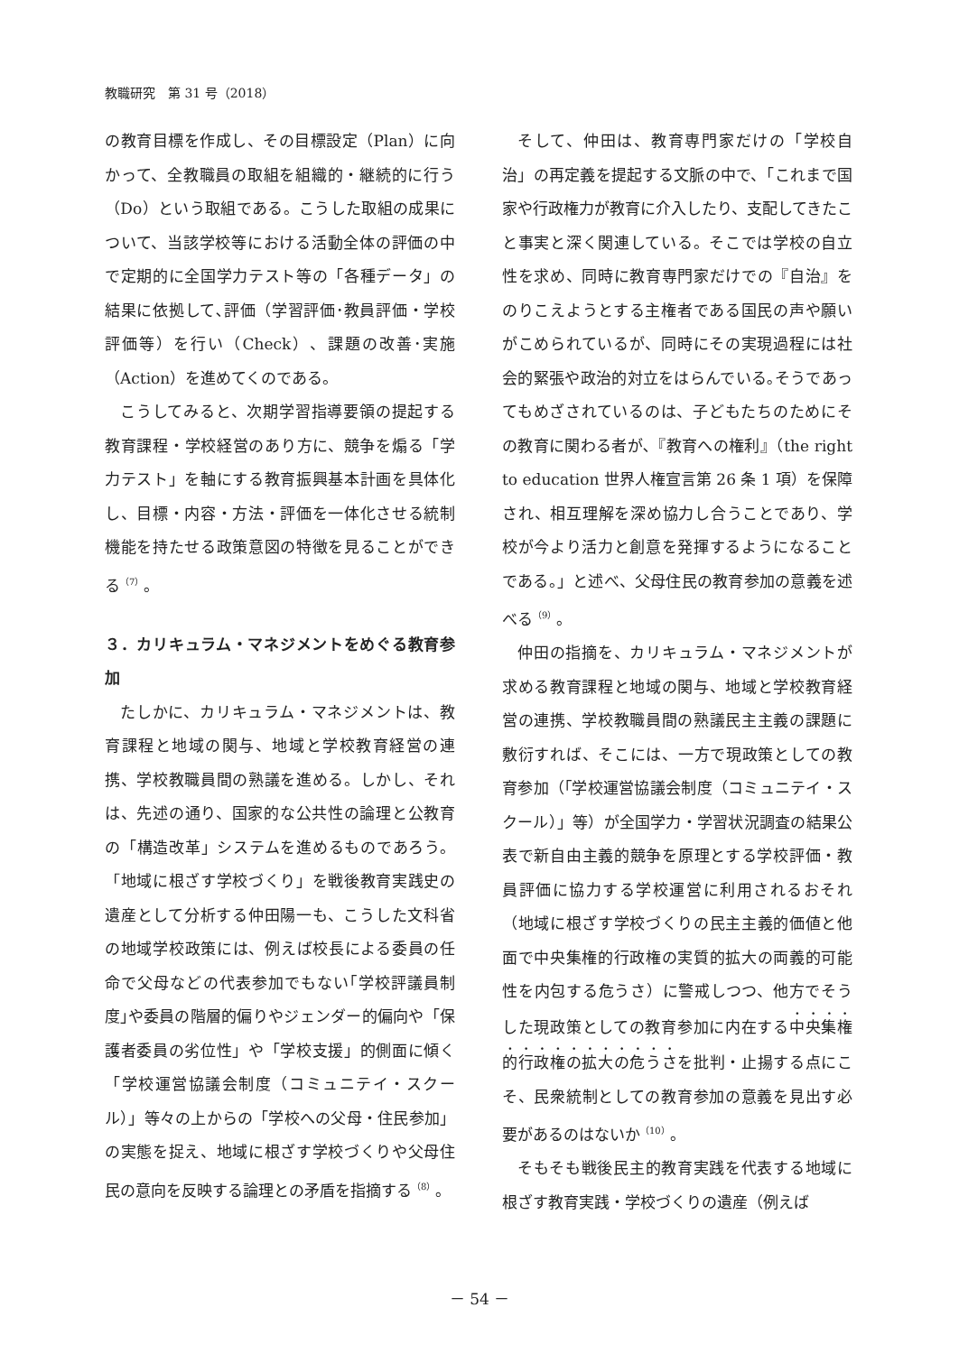教職研究　第 31 号（2018）
の教育目標を作成し、その目標設定（Plan）に向かって、全教職員の取組を組織的・継続的に行う（Do）という取組である。こうした取組の成果について、当該学校等における活動全体の評価の中で定期的に全国学力テスト等の「各種データ」の結果に依拠して､評価（学習評価･教員評価・学校評価等）を行い（Check）、課題の改善･実施（Action）を進めてくのである。
こうしてみると、次期学習指導要領の提起する教育課程・学校経営のあり方に、競争を煽る「学力テスト」を軸にする教育振興基本計画を具体化し、目標・内容・方法・評価を一体化させる統制機能を持たせる政策意図の特徴を見ることができる<sup>（7）</sup>。
３．カリキュラム・マネジメントをめぐる教育参加
たしかに、カリキュラム・マネジメントは、教育課程と地域の関与、地域と学校教育経営の連携、学校教職員間の熟議を進める。しかし、それは、先述の通り、国家的な公共性の論理と公教育の「構造改革」システムを進めるものであろう。「地域に根ざす学校づくり」を戦後教育実践史の遺産として分析する仲田陽一も、こうした文科省の地域学校政策には、例えば校長による委員の任命で父母などの代表参加でもない｢学校評議員制度｣や委員の階層的偏りやジェンダー的偏向や「保護者委員の劣位性」や「学校支援」的側面に傾く「学校運営協議会制度（コミュニテイ・スクール）」等々の上からの「学校への父母・住民参加」の実態を捉え、地域に根ざす学校づくりや父母住民の意向を反映する論理との矛盾を指摘する<sup>（8）</sup>。
そして、仲田は、教育専門家だけの「学校自治」の再定義を提起する文脈の中で、「これまで国家や行政権力が教育に介入したり、支配してきたこと事実と深く関連している。そこでは学校の自立性を求め、同時に教育専門家だけでの『自治』をのりこえようとする主権者である国民の声や願いがこめられているが、同時にその実現過程には社会的緊張や政治的対立をはらんでいる｡そうであってもめざされているのは、子どもたちのためにその教育に関わる者が､『教育への権利』（the right to education 世界人権宣言第 26 条 1 項）を保障され、相互理解を深め協力し合うことであり、学校が今より活力と創意を発揮するようになることである。」と述べ、父母住民の教育参加の意義を述べる<sup>（9）</sup>。
仲田の指摘を、カリキュラム・マネジメントが求める教育課程と地域の関与、地域と学校教育経営の連携、学校教職員間の熟議民主主義の課題に敷衍すれば、そこには、一方で現政策としての教育参加（｢学校運営協議会制度（コミュニテイ・スクール）」等）が全国学力・学習状況調査の結果公表で新自由主義的競争を原理とする学校評価・教員評価に協力する学校運営に利用されるおそれ（地域に根ざす学校づくりの民主主義的価値と他面で中央集権的行政権の実質的拡大の両義的可能性を内包する危うさ）に警戒しつつ、他方でそうした現政策としての教育参加に内在する中央集権的行政権の拡大の危うさを批判・止揚する点にこそ、民衆統制としての教育参加の意義を見出す必要があるのはないか<sup>（10）</sup>。
そもそも戦後民主的教育実践を代表する地域に根ざす教育実践・学校づくりの遺産（例えば
－ 54 －